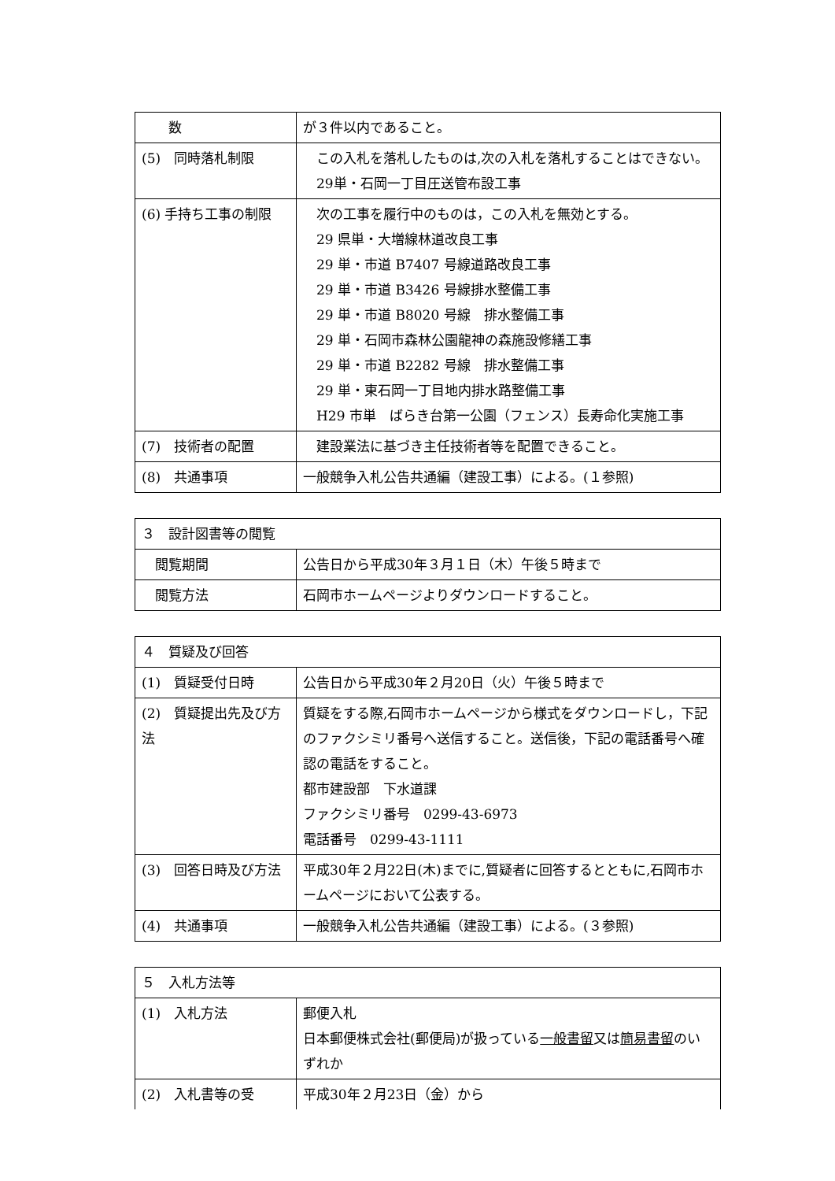| 数 | が３件以内であること。 |
| (5) 同時落札制限 | この入札を落札したものは,次の入札を落札することはできない。 29単・石岡一丁目圧送管布設工事 |
| (6) 手持ち工事の制限 | 次の工事を履行中のものは，この入札を無効とする。 29 県単・大増線林道改良工事 29 単・市道 B7407 号線道路改良工事 29 単・市道 B3426 号線排水整備工事 29 単・市道 B8020 号線 排水整備工事 29 単・石岡市森林公園龍神の森施設修繕工事 29 単・市道 B2282 号線 排水整備工事 29 単・東石岡一丁目地内排水路整備工事 H29 市単 ばらき台第一公園（フェンス）長寿命化実施工事 |
| (7) 技術者の配置 | 建設業法に基づき主任技術者等を配置できること。 |
| (8) 共通事項 | 一般競争入札公告共通編（建設工事）による。(１参照) |
| ３ 設計図書等の閲覧 | |
| 閲覧期間 | 公告日から平成30年３月１日（木）午後５時まで |
| 閲覧方法 | 石岡市ホームページよりダウンロードすること。 |
| ４ 質疑及び回答 | |
| (1) 質疑受付日時 | 公告日から平成30年２月20日（火）午後５時まで |
| (2) 質疑提出先及び方法 | 質疑をする際,石岡市ホームページから様式をダウンロードし，下記のファクシミリ番号へ送信すること。送信後，下記の電話番号へ確認の電話をすること。 都市建設部 下水道課 ファクシミリ番号 0299-43-6973 電話番号 0299-43-1111 |
| (3) 回答日時及び方法 | 平成30年２月22日(木)までに,質疑者に回答するとともに,石岡市ホームページにおいて公表する。 |
| (4) 共通事項 | 一般競争入札公告共通編（建設工事）による。(３参照) |
| ５ 入札方法等 | |
| (1) 入札方法 | 郵便入札 日本郵便株式会社(郵便局)が扱っている 一般書留 又は 簡易書留 のいずれか |
| (2) 入札書等の受 | 平成30年２月23日（金）から |